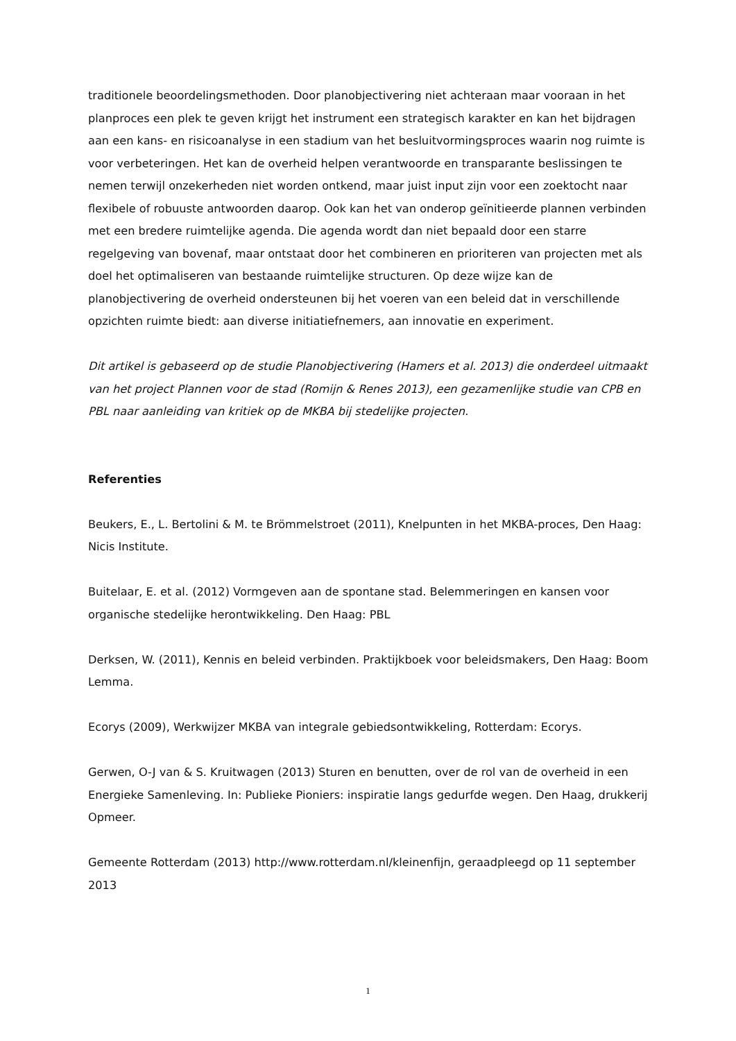traditionele beoordelingsmethoden. Door planobjectivering niet achteraan maar vooraan in het planproces een plek te geven krijgt het instrument een strategisch karakter en kan het bijdragen aan een kans- en risicoanalyse in een stadium van het besluitvormingsproces waarin nog ruimte is voor verbeteringen. Het kan de overheid helpen verantwoorde en transparante beslissingen te nemen terwijl onzekerheden niet worden ontkend, maar juist input zijn voor een zoektocht naar flexibele of robuuste antwoorden daarop. Ook kan het van onderop geïnitieerde plannen verbinden met een bredere ruimtelijke agenda. Die agenda wordt dan niet bepaald door een starre regelgeving van bovenaf, maar ontstaat door het combineren en prioriteren van projecten met als doel het optimaliseren van bestaande ruimtelijke structuren. Op deze wijze kan de planobjectivering de overheid ondersteunen bij het voeren van een beleid dat in verschillende opzichten ruimte biedt: aan diverse initiatiefnemers, aan innovatie en experiment.
Dit artikel is gebaseerd op de studie Planobjectivering (Hamers et al. 2013) die onderdeel uitmaakt van het project Plannen voor de stad (Romijn & Renes 2013), een gezamenlijke studie van CPB en PBL naar aanleiding van kritiek op de MKBA bij stedelijke projecten.
Referenties
Beukers, E., L. Bertolini & M. te Brömmelstroet (2011), Knelpunten in het MKBA-proces, Den Haag: Nicis Institute.
Buitelaar, E. et al. (2012) Vormgeven aan de spontane stad. Belemmeringen en kansen voor organische stedelijke herontwikkeling. Den Haag: PBL
Derksen, W. (2011), Kennis en beleid verbinden. Praktijkboek voor beleidsmakers, Den Haag: Boom Lemma.
Ecorys (2009), Werkwijzer MKBA van integrale gebiedsontwikkeling, Rotterdam: Ecorys.
Gerwen, O-J van & S. Kruitwagen (2013) Sturen en benutten, over de rol van de overheid in een Energieke Samenleving. In: Publieke Pioniers: inspiratie langs gedurfde wegen. Den Haag, drukkerij Opmeer.
Gemeente Rotterdam (2013) http://www.rotterdam.nl/kleinenfijn, geraadpleegd op 11 september 2013
1